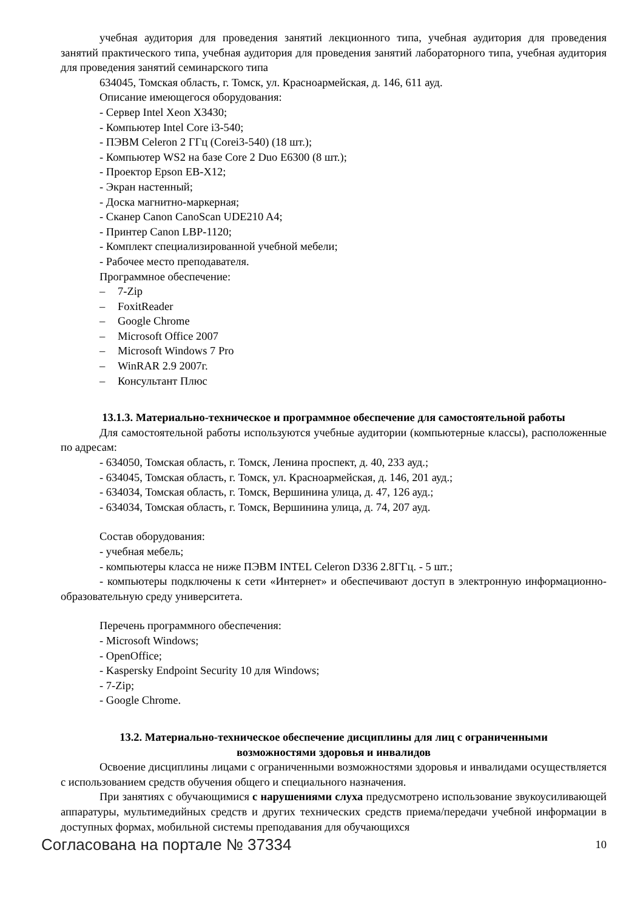учебная аудитория для проведения занятий лекционного типа, учебная аудитория для проведения занятий практического типа, учебная аудитория для проведения занятий лабораторного типа, учебная аудитория для проведения занятий семинарского типа
634045, Томская область, г. Томск, ул. Красноармейская, д. 146, 611 ауд.
Описание имеющегося оборудования:
- Сервер Intel Xeon X3430;
- Компьютер Intel Core i3-540;
- ПЭВМ Celeron 2 ГГц (Corei3-540) (18 шт.);
- Компьютер WS2 на базе Core 2 Duo E6300 (8 шт.);
- Проектор Epson EB-X12;
- Экран настенный;
- Доска магнитно-маркерная;
- Сканер Canon CanoScan UDE210 A4;
- Принтер Canon LBP-1120;
- Комплект специализированной учебной мебели;
- Рабочее место преподавателя.
Программное обеспечение:
– 7-Zip
– FoxitReader
– Google Chrome
– Microsoft Office 2007
– Microsoft Windows 7 Pro
– WinRAR 2.9 2007г.
– Консультант Плюс
13.1.3. Материально-техническое и программное обеспечение для самостоятельной работы
Для самостоятельной работы используются учебные аудитории (компьютерные классы), расположенные по адресам:
- 634050, Томская область, г. Томск, Ленина проспект, д. 40, 233 ауд.;
- 634045, Томская область, г. Томск, ул. Красноармейская, д. 146, 201 ауд.;
- 634034, Томская область, г. Томск, Вершинина улица, д. 47, 126 ауд.;
- 634034, Томская область, г. Томск, Вершинина улица, д. 74, 207 ауд.
Состав оборудования:
- учебная мебель;
- компьютеры класса не ниже ПЭВМ INTEL Celeron D336 2.8ГГц. - 5 шт.;
- компьютеры подключены к сети «Интернет» и обеспечивают доступ в электронную информационно-образовательную среду университета.
Перечень программного обеспечения:
- Microsoft Windows;
- OpenOffice;
- Kaspersky Endpoint Security 10 для Windows;
- 7-Zip;
- Google Chrome.
13.2. Материально-техническое обеспечение дисциплины для лиц с ограниченными
возможностями здоровья и инвалидов
Освоение дисциплины лицами с ограниченными возможностями здоровья и инвалидами осуществляется с использованием средств обучения общего и специального назначения.
При занятиях с обучающимися с нарушениями слуха предусмотрено использование звукоусиливающей аппаратуры, мультимедийных средств и других технических средств приема/передачи учебной информации в доступных формах, мобильной системы преподавания для обучающихся
Согласована на портале № 37334 10